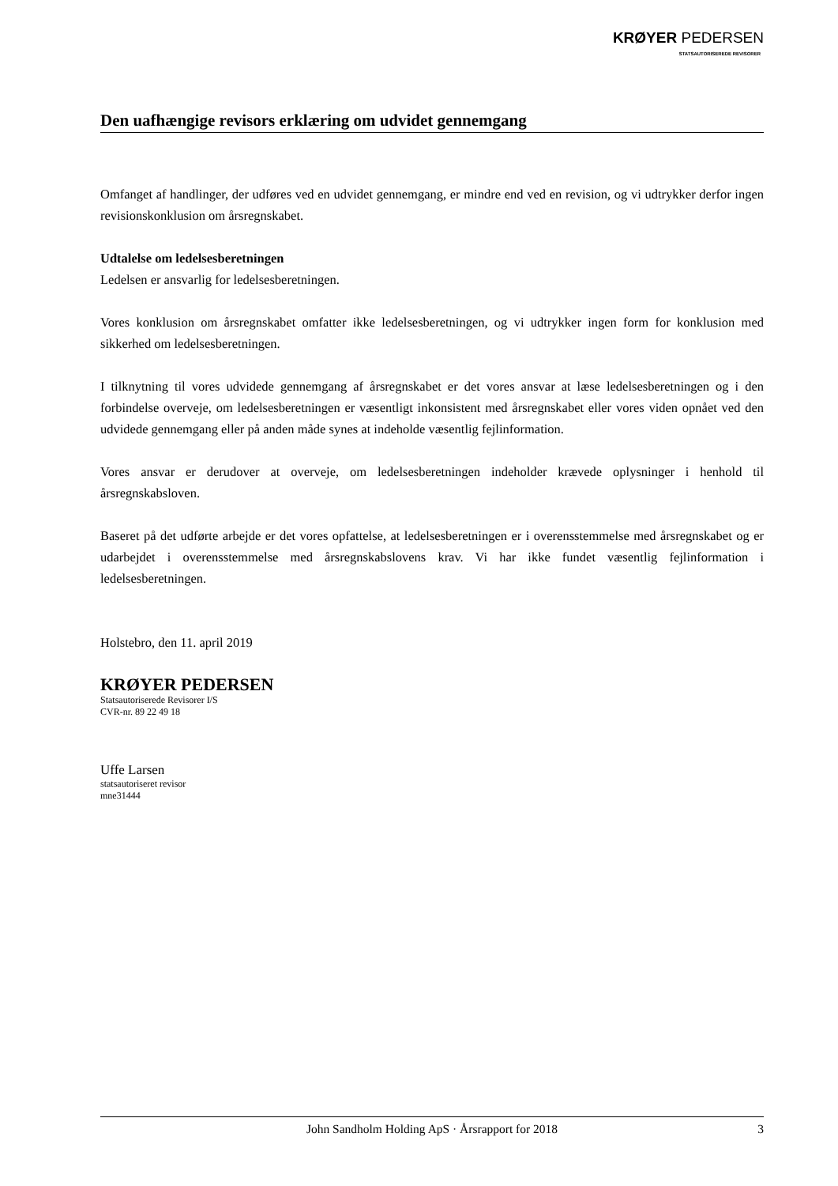KRØYER PEDERSEN
STATSAUTORISEREDE REVISORER
Den uafhængige revisors erklæring om udvidet gennemgang
Omfanget af handlinger, der udføres ved en udvidet gennemgang, er mindre end ved en revision, og vi udtrykker derfor ingen revisionskonklusion om årsregnskabet.
Udtalelse om ledelsesberetningen
Ledelsen er ansvarlig for ledelsesberetningen.
Vores konklusion om årsregnskabet omfatter ikke ledelsesberetningen, og vi udtrykker ingen form for konklusion med sikkerhed om ledelsesberetningen.
I tilknytning til vores udvidede gennemgang af årsregnskabet er det vores ansvar at læse ledelsesberetningen og i den forbindelse overveje, om ledelsesberetningen er væsentligt inkonsistent med årsregnskabet eller vores viden opnået ved den udvidede gennemgang eller på anden måde synes at indeholde væsentlig fejlinformation.
Vores ansvar er derudover at overveje, om ledelsesberetningen indeholder krævede oplysninger i henhold til årsregnskabsloven.
Baseret på det udførte arbejde er det vores opfattelse, at ledelsesberetningen er i overensstemmelse med årsregnskabet og er udarbejdet i overensstemmelse med årsregnskabslovens krav. Vi har ikke fundet væsentlig fejlinformation i ledelsesberetningen.
Holstebro, den 11. april 2019
KRØYER PEDERSEN
Statsautoriserede Revisorer I/S
CVR-nr. 89 22 49 18
Uffe Larsen
statsautoriseret revisor
mne31444
John Sandholm Holding ApS · Årsrapport for 2018 3